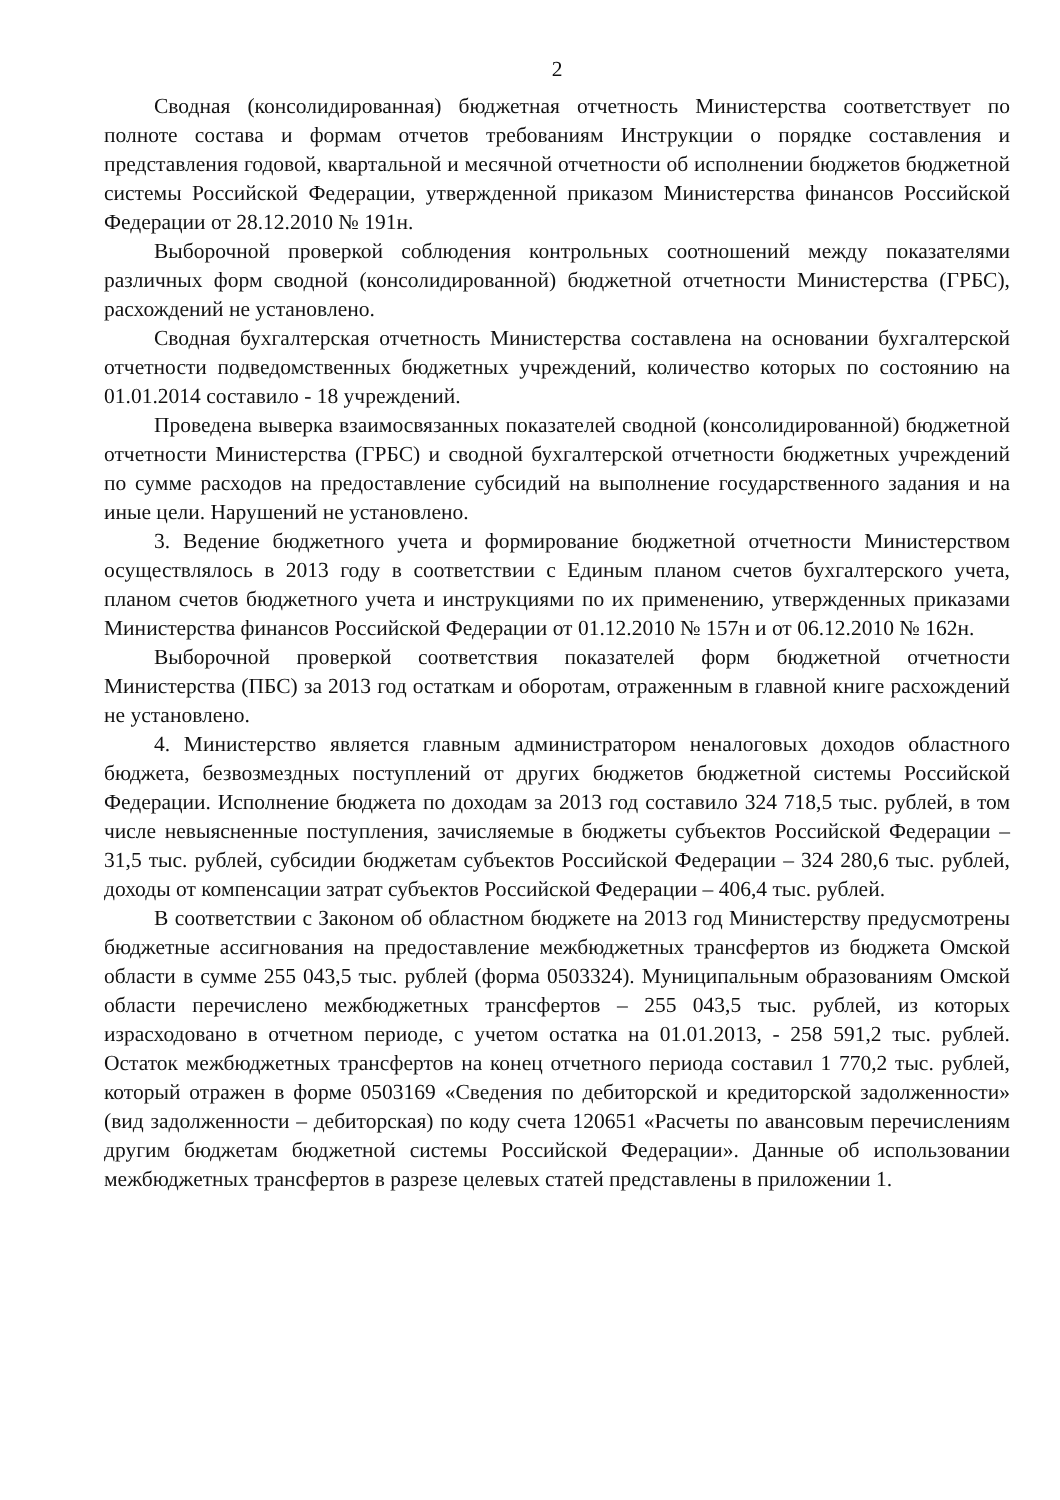2
Сводная (консолидированная) бюджетная отчетность Министерства соответствует по полноте состава и формам отчетов требованиям Инструкции о порядке составления и представления годовой, квартальной и месячной отчетности об исполнении бюджетов бюджетной системы Российской Федерации, утвержденной приказом Министерства финансов Российской Федерации от 28.12.2010 № 191н.
Выборочной проверкой соблюдения контрольных соотношений между показателями различных форм сводной (консолидированной) бюджетной отчетности Министерства (ГРБС), расхождений не установлено.
Сводная бухгалтерская отчетность Министерства составлена на основании бухгалтерской отчетности подведомственных бюджетных учреждений, количество которых по состоянию на 01.01.2014 составило - 18 учреждений.
Проведена выверка взаимосвязанных показателей сводной (консолидированной) бюджетной отчетности Министерства (ГРБС) и сводной бухгалтерской отчетности бюджетных учреждений по сумме расходов на предоставление субсидий на выполнение государственного задания и на иные цели. Нарушений не установлено.
3. Ведение бюджетного учета и формирование бюджетной отчетности Министерством осуществлялось в 2013 году в соответствии с Единым планом счетов бухгалтерского учета, планом счетов бюджетного учета и инструкциями по их применению, утвержденных приказами Министерства финансов Российской Федерации от 01.12.2010 № 157н и от 06.12.2010 № 162н.
Выборочной проверкой соответствия показателей форм бюджетной отчетности Министерства (ПБС) за 2013 год остаткам и оборотам, отраженным в главной книге расхождений не установлено.
4. Министерство является главным администратором неналоговых доходов областного бюджета, безвозмездных поступлений от других бюджетов бюджетной системы Российской Федерации. Исполнение бюджета по доходам за 2013 год составило 324 718,5 тыс. рублей, в том числе невыясненные поступления, зачисляемые в бюджеты субъектов Российской Федерации – 31,5 тыс. рублей, субсидии бюджетам субъектов Российской Федерации – 324 280,6 тыс. рублей, доходы от компенсации затрат субъектов Российской Федерации – 406,4 тыс. рублей.
В соответствии с Законом об областном бюджете на 2013 год Министерству предусмотрены бюджетные ассигнования на предоставление межбюджетных трансфертов из бюджета Омской области в сумме 255 043,5 тыс. рублей (форма 0503324). Муниципальным образованиям Омской области перечислено межбюджетных трансфертов – 255 043,5 тыс. рублей, из которых израсходовано в отчетном периоде, с учетом остатка на 01.01.2013, - 258 591,2 тыс. рублей. Остаток межбюджетных трансфертов на конец отчетного периода составил 1 770,2 тыс. рублей, который отражен в форме 0503169 «Сведения по дебиторской и кредиторской задолженности» (вид задолженности – дебиторская) по коду счета 120651 «Расчеты по авансовым перечислениям другим бюджетам бюджетной системы Российской Федерации». Данные об использовании межбюджетных трансфертов в разрезе целевых статей представлены в приложении 1.